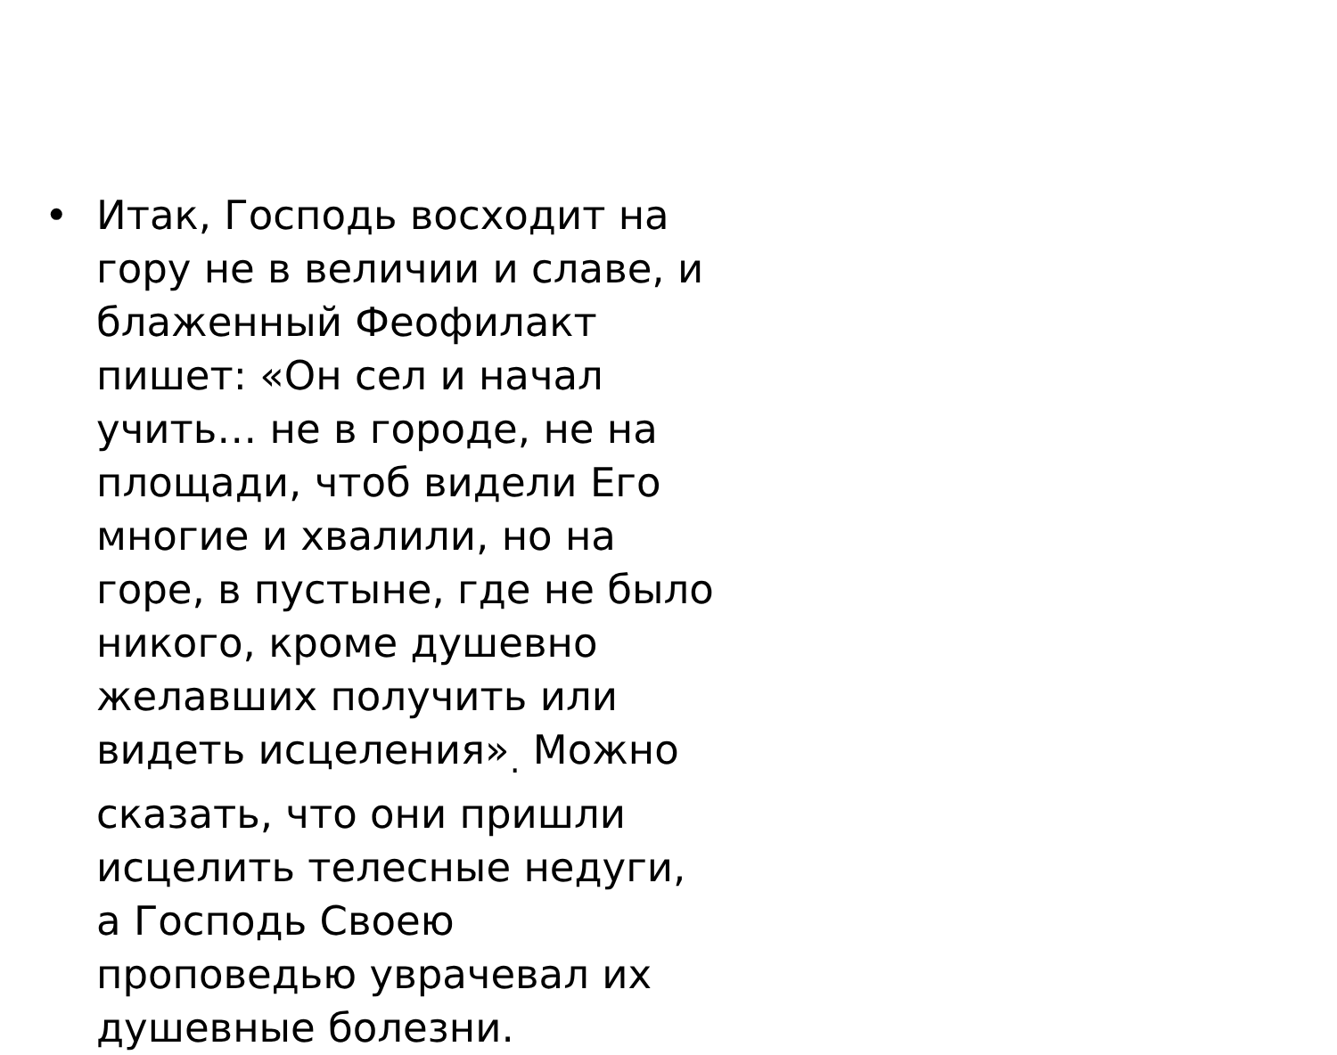• Итак, Господь восходит на гору не в величии и славе, и блаженный Феофилакт пишет: «Он сел и начал учить… не в городе, не на площади, чтоб видели Его многие и хвалили, но на горе, в пустыне, где не было никого, кроме душевно желавших получить или видеть исцеления»<sub>.</sub> Можно сказать, что они пришли исцелить телесные недуги, а Господь Своею проповедью уврачевал их душевные болезни.